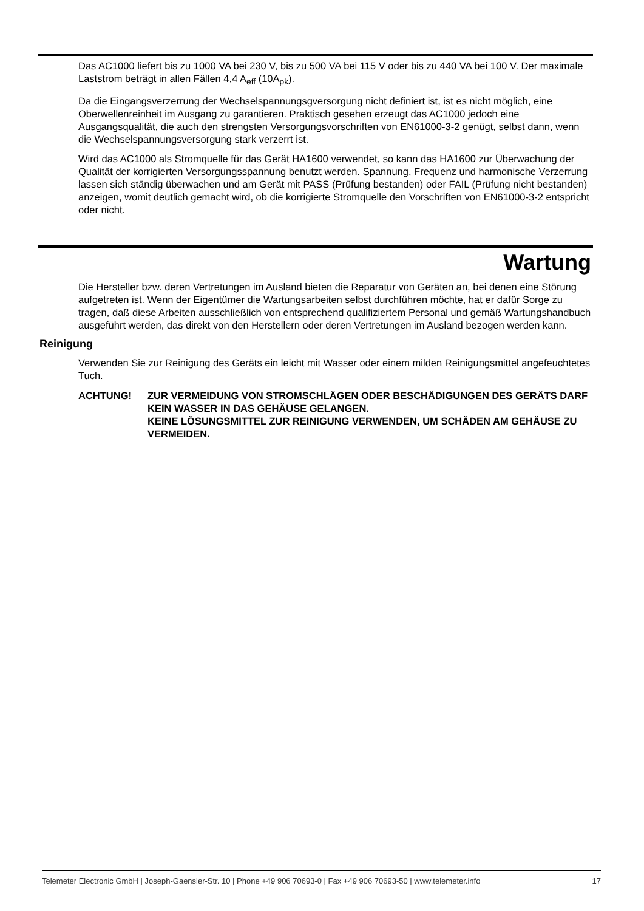Das AC1000 liefert bis zu 1000 VA bei 230 V, bis zu 500 VA bei 115 V oder bis zu 440 VA bei 100 V. Der maximale Laststrom beträgt in allen Fällen 4,4 A<sub>eff</sub> (10A<sub>pk</sub>).
Da die Eingangsverzerrung der Wechselspannungsgversorgung nicht definiert ist, ist es nicht möglich, eine Oberwellenreinheit im Ausgang zu garantieren. Praktisch gesehen erzeugt das AC1000 jedoch eine Ausgangsqualität, die auch den strengsten Versorgungsvorschriften von EN61000-3-2 genügt, selbst dann, wenn die Wechselspannungsversorgung stark verzerrt ist.
Wird das AC1000 als Stromquelle für das Gerät HA1600 verwendet, so kann das HA1600 zur Überwachung der Qualität der korrigierten Versorgungsspannung benutzt werden. Spannung, Frequenz und harmonische Verzerrung lassen sich ständig überwachen und am Gerät mit PASS (Prüfung bestanden) oder FAIL (Prüfung nicht bestanden) anzeigen, womit deutlich gemacht wird, ob die korrigierte Stromquelle den Vorschriften von EN61000-3-2 entspricht oder nicht.
Wartung
Die Hersteller bzw. deren Vertretungen im Ausland bieten die Reparatur von Geräten an, bei denen eine Störung aufgetreten ist. Wenn der Eigentümer die Wartungsarbeiten selbst durchführen möchte, hat er dafür Sorge zu tragen, daß diese Arbeiten ausschließlich von entsprechend qualifiziertem Personal und gemäß Wartungshandbuch ausgeführt werden, das direkt von den Herstellern oder deren Vertretungen im Ausland bezogen werden kann.
Reinigung
Verwenden Sie zur Reinigung des Geräts ein leicht mit Wasser oder einem milden Reinigungsmittel angefeuchtetes Tuch.
ACHTUNG! ZUR VERMEIDUNG VON STROMSCHLÄGEN ODER BESCHÄDIGUNGEN DES GERÄTS DARF KEIN WASSER IN DAS GEHÄUSE GELANGEN.
KEINE LÖSUNGSMITTEL ZUR REINIGUNG VERWENDEN, UM SCHÄDEN AM GEHÄUSE ZU VERMEIDEN.
Telemeter Electronic GmbH | Joseph-Gaensler-Str. 10 | Phone +49 906 70693-0 | Fax +49 906 70693-50 | www.telemeter.info 17